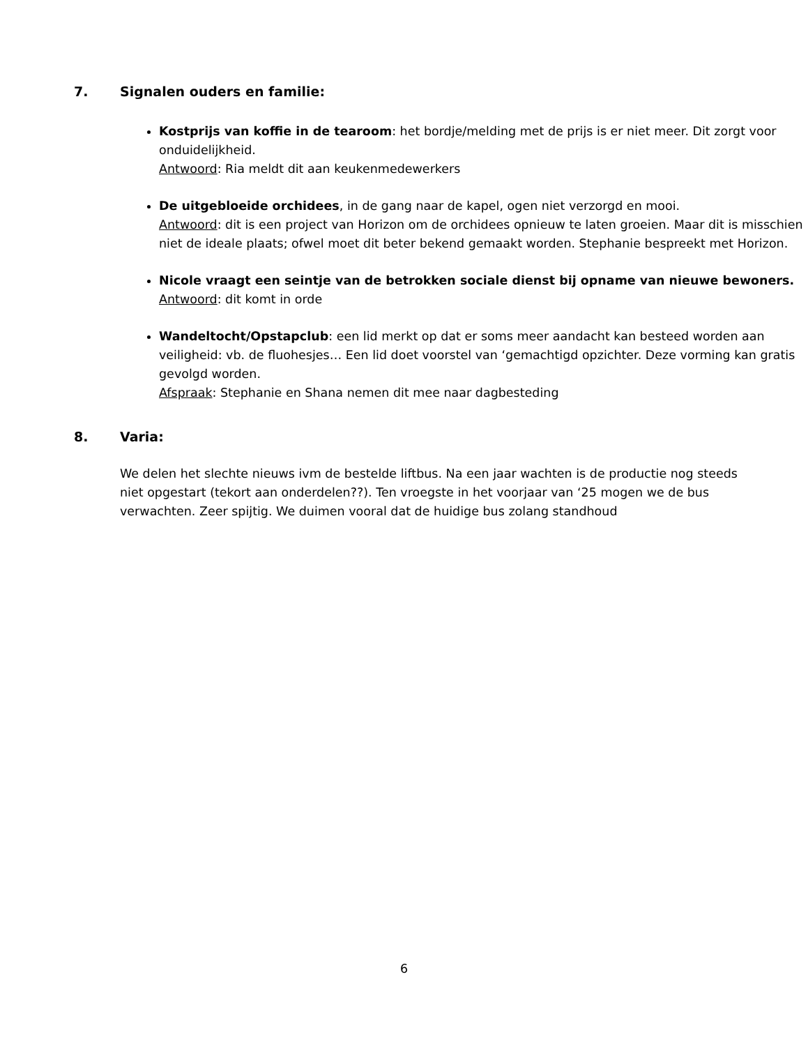7. Signalen ouders en familie:
Kostprijs van koffie in de tearoom: het bordje/melding met de prijs is er niet meer. Dit zorgt voor onduidelijkheid.
Antwoord: Ria meldt dit aan keukenmedewerkers
De uitgebloeide orchidees, in de gang naar de kapel, ogen niet verzorgd en mooi.
Antwoord: dit is een project van Horizon om de orchidees opnieuw te laten groeien. Maar dit is misschien niet de ideale plaats; ofwel moet dit beter bekend gemaakt worden. Stephanie bespreekt met Horizon.
Nicole vraagt een seintje van de betrokken sociale dienst bij opname van nieuwe bewoners.
Antwoord: dit komt in orde
Wandeltocht/Opstapclub: een lid merkt op dat er soms meer aandacht kan besteed worden aan veiligheid: vb. de fluohesjes… Een lid doet voorstel van ‘gemachtigd opzichter. Deze vorming kan gratis gevolgd worden.
Afspraak: Stephanie en Shana nemen dit mee naar dagbesteding
8. Varia:
We delen het slechte nieuws ivm de bestelde liftbus. Na een jaar wachten is de productie nog steeds niet opgestart (tekort aan onderdelen??). Ten vroegste in het voorjaar van ‘25 mogen we de bus verwachten. Zeer spijtig. We duimen vooral dat de huidige bus zolang standhoud
6